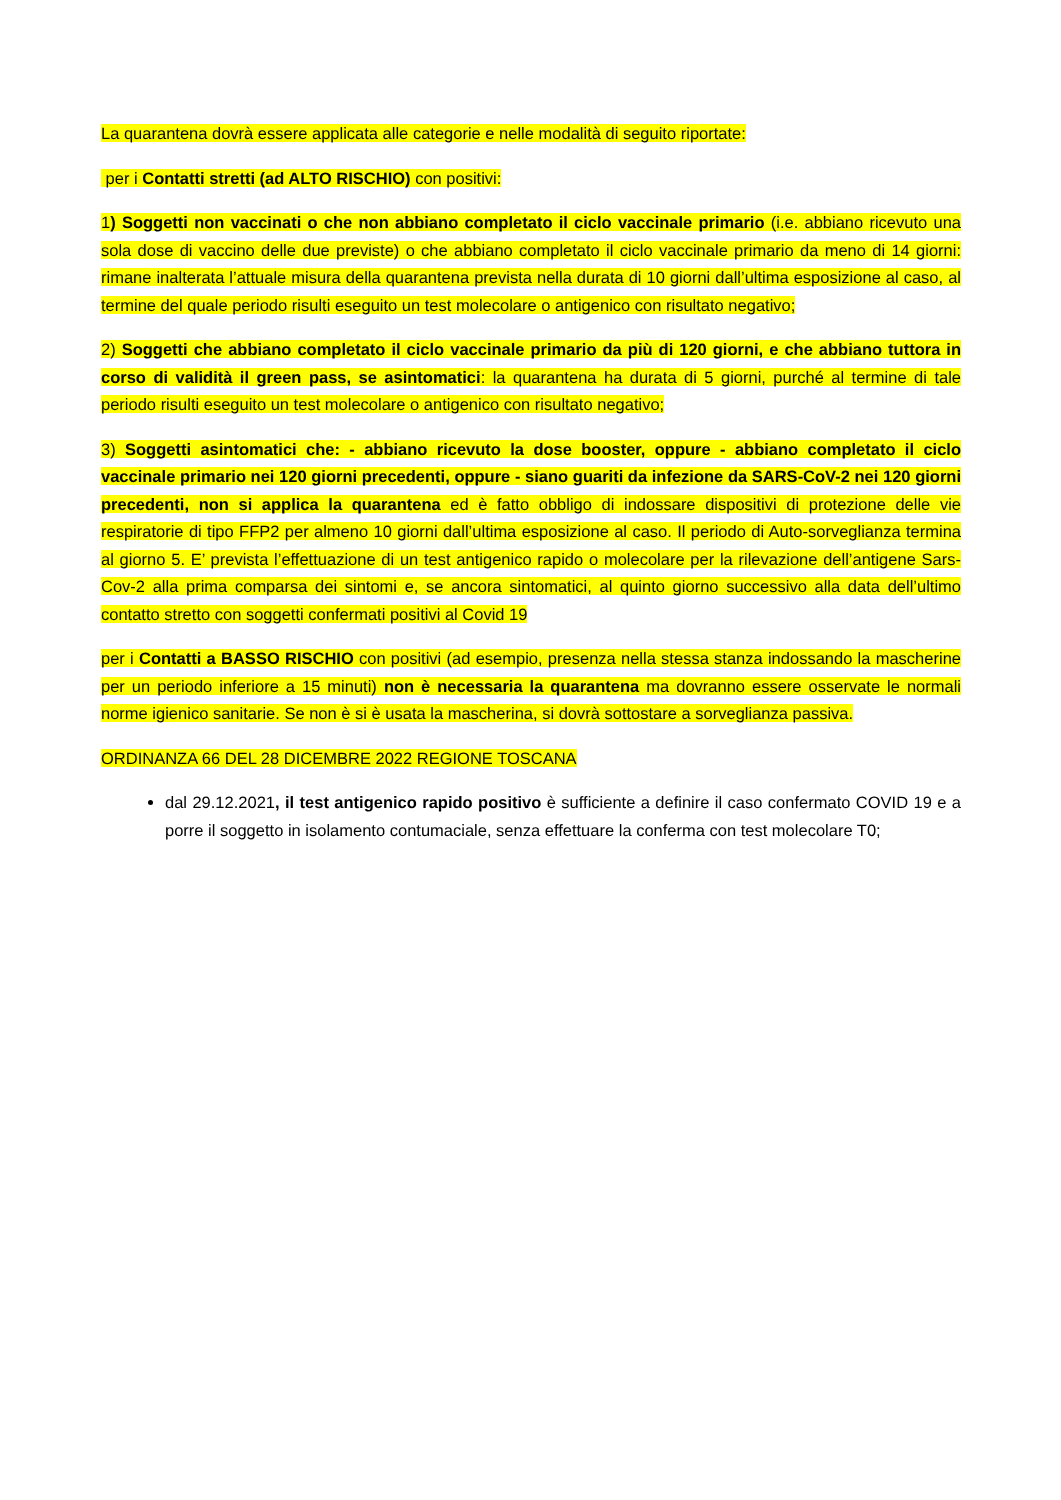La quarantena dovrà essere applicata alle categorie e nelle modalità di seguito riportate:
per i Contatti stretti (ad ALTO RISCHIO) con positivi:
1) Soggetti non vaccinati o che non abbiano completato il ciclo vaccinale primario (i.e. abbiano ricevuto una sola dose di vaccino delle due previste) o che abbiano completato il ciclo vaccinale primario da meno di 14 giorni: rimane inalterata l’attuale misura della quarantena prevista nella durata di 10 giorni dall’ultima esposizione al caso, al termine del quale periodo risulti eseguito un test molecolare o antigenico con risultato negativo;
2) Soggetti che abbiano completato il ciclo vaccinale primario da più di 120 giorni, e che abbiano tuttora in corso di validità il green pass, se asintomatici: la quarantena ha durata di 5 giorni, purché al termine di tale periodo risulti eseguito un test molecolare o antigenico con risultato negativo;
3) Soggetti asintomatici che: - abbiano ricevuto la dose booster, oppure - abbiano completato il ciclo vaccinale primario nei 120 giorni precedenti, oppure - siano guariti da infezione da SARS-CoV-2 nei 120 giorni precedenti, non si applica la quarantena ed è fatto obbligo di indossare dispositivi di protezione delle vie respiratorie di tipo FFP2 per almeno 10 giorni dall’ultima esposizione al caso. Il periodo di Auto-sorveglianza termina al giorno 5. E’ prevista l’effettuazione di un test antigenico rapido o molecolare per la rilevazione dell’antigene Sars-Cov-2 alla prima comparsa dei sintomi e, se ancora sintomatici, al quinto giorno successivo alla data dell’ultimo contatto stretto con soggetti confermati positivi al Covid 19
per i Contatti a BASSO RISCHIO con positivi (ad esempio, presenza nella stessa stanza indossando la mascherine per un periodo inferiore a 15 minuti) non è necessaria la quarantena ma dovranno essere osservate le normali norme igienico sanitarie. Se non è si è usata la mascherina, si dovrà sottostare a sorveglianza passiva.
ORDINANZA 66 DEL 28 DICEMBRE 2022 REGIONE TOSCANA
dal 29.12.2021, il test antigenico rapido positivo è sufficiente a definire il caso confermato COVID 19 e a porre il soggetto in isolamento contumaciale, senza effettuare la conferma con test molecolare T0;